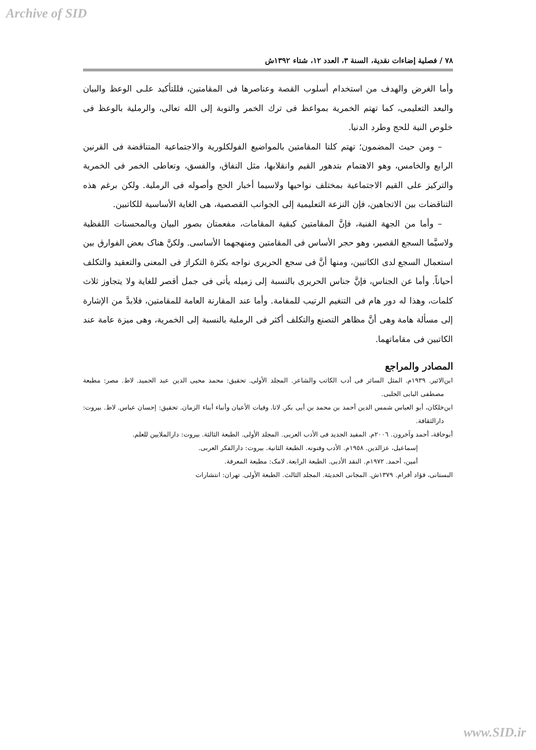Archive of SID
٧٨ / فصلية إضاءات نقدية، السنة ٣، العدد ١٢، شتاء ١٣٩٢ش
وأما الغرض والهدف من استخدام أسلوب القصة وعناصرها فى المقامتين، فللتأكيد علـى الوعظ والبيان والبعد التعليمى، كما تهتم الخمرية بمواعظ فى ترك الخمر والتوبة إلى الله تعالى، والرملية بالوعظ فى خلوص النية للحج وطرد الدنيا.
– ومن حيث المضمون؛ تهتم كلتا المقامتين بالمواضيع الفولكلورية والاجتماعية المتناقضة فى القرنين الرابع والخامس، وهو الاهتمام بتدهور القيم وانقلابها، مثل النفاق، والفسق، وتعاطى الخمر فى الخمرية والتركيز على القيم الاجتماعية بمختلف نواحيها ولاسيما أخبار الحج وأصوله فى الرملية. ولكن برغم هذه التناقضات بين الاتجاهين، فإن النزعة التعليمية إلى الجوانب القصصية، هى الغاية الأساسية للكاتبين.
– وأما من الجهة الفنية، فإنَّ المقامتين كبقية المقامات، مفعمتان بصور البيان وبالمحسنات اللفظية ولاسيَّما السجع القصير، وهو حجر الأساس فى المقامتين ومنهجهما الأساسى. ولكنَّ هناک بعض الفوارق بين استعمال السجع لدى الكاتبين، ومنها أنَّ فى سجع الحريرى نواجه بكثرة التكرارَ فى المعنى والتعقيد والتكلف أحياناً. وأما عن الجناس، فإنَّ جناس الحريرى بالنسبة إلى زميله يأتى فى جمل أقصر للغاية ولا يتجاوز ثلاث كلمات، وهذا له دور هام فى التنغيم الرتيب للمقامة. وأما عند المقارنة العامة للمقامتين، فلابدَّ من الإشارة إلى مسألة هامة وهى أنَّ مظاهر التصنع والتكلف أكثر فى الرملية بالنسبة إلى الخمرية، وهى ميزة عامة عند الكاتبين فى مقاماتهما.
المصادر والمراجع
ابن‌الاثير. ١٩٣٩م. المثل السائر فى أدب الكاتب والشاعر. المجلد الأولى. تحقيق: محمد محيى الدين عبد الحميد. لاط. مصر: مطبعة مصطفى البابى الحلبى.
ابن‌خلكان، أبو العباس شمس الدين أحمد بن محمد بن أبى بكر. لاتا. وفيات الأعيان وأنباء أبناء الزمان. تحقيق: إحسان عباس. لاط. بيروت: دارالثقافة.
أبوحاقة، أحمد وآخرون. ٢٠٠٦م. المفيد الجديد فى الأدب العربى. المجلد الأولى. الطبعة الثالثة. بيروت: دارالملايين للعلم.
إسماعيل، عزالدين. ١٩٥٨م. الأدب وفنونه. الطبعة الثانية. بيروت: دارالفكر العربى.
أمين، أحمد. ١٩٧٢م. النقد الأدبى. الطبعة الرابعة. لامک: مطبعة المعرفة.
البستانى، فؤاد أفرام. ١٣٧٩ش. المجانى الحديثة. المجلد الثالث. الطبعة الأولى. تهران: انتشارات
www.SID.ir